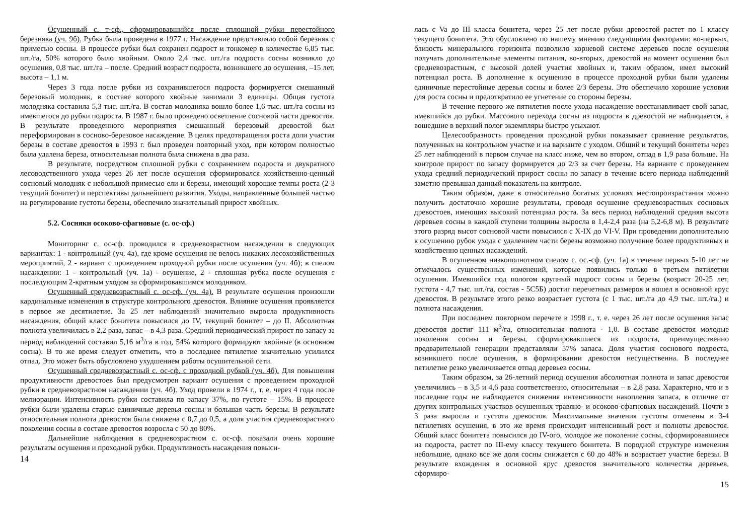Осушенный с. т-сф., сформировавшийся после сплошной рубки перестойного березняка (уч. 9б). Рубка была проведена в 1977 г. Насаждение представляло собой березняк с примесью сосны. В процессе рубки был сохранен подрост и тонкомер в количестве 6,85 тыс. шт./га, 50% которого было хвойным. Около 2,4 тыс. шт./га подроста сосны возникло до осушения, 0,8 тыс. шт./га – после. Средний возраст подроста, возникшего до осушения, –15 лет, высота – 1,1 м.
Через 3 года после рубки из сохранившегося подроста формируется смешанный березовый молодняк, в составе которого хвойные занимали 3 единицы. Общая густота молодняка составила 5,3 тыс. шт./га. В состав молодняка вошло более 1,6 тыс. шт./га сосны из имевшегося до рубки подроста. В 1987 г. было проведено осветление сосновой части древостоя. В результате проведенного мероприятия смешанный березовый древостой был переформирован в сосново-березовое насаждение. В целях предотвращения роста доли участия березы в составе древостоя в 1993 г. был проведен повторный уход, при котором полностью была удалена береза, относительная полнота была снижена в два раза.
В результате, посредством сплошной рубки с сохранением подроста и двукратного лесоводственного ухода через 26 лет после осушения сформировался хозяйственно-ценный сосновый молодняк с небольшой примесью ели и березы, имеющий хорошие темпы роста (2-3 текущий бонитет) и перспективы дальнейшего развития. Уходы, направленные большей частью на регулирование густоты березы, обеспечило значительный прирост хвойных.
5.2. Сосняки осоково-сфагновые (с. ос-сф.)
Мониторинг с. ос-сф. проводился в средневозрастном насаждении в следующих вариантах: 1 - контрольный (уч. 4а), где кроме осушения не велось никаких лесохозяйственных мероприятий, 2 - вариант с проведением проходной рубки после осушения (уч. 4б); в спелом насаждении: 1 - контрольный (уч. 1а) - осушение, 2 - сплошная рубка после осушения с последующим 2-кратным уходом за сформировавшимся молодняком.
Осушенный средневозрастный с. ос-сф. (уч. 4а). В результате осушения произошли кардинальные изменения в структуре контрольного древостоя. Влияние осушения проявляется в первое же десятилетие. За 25 лет наблюдений значительно выросла продуктивность насаждения, общий класс бонитета повысился до IV, текущий бонитет – до II. Абсолютная полнота увеличилась в 2,2 раза, запас – в 4,3 раза. Средний периодический прирост по запасу за период наблюдений составил 5,16 м<sup>3</sup>/га в год, 54% которого формируют хвойные (в основном сосна). В то же время следует отметить, что в последнее пятилетие значительно усилился отпад. Это может быть обусловлено ухудшением работы осушительной сети.
Осушенный средневозрастный с. ос-сф. с проходной рубкой (уч. 4б). Для повышения продуктивности древостоев был предусмотрен вариант осушения с проведением проходной рубки в средневозрастном насаждении (уч. 4б). Уход провели в 1974 г., т. е. через 4 года после мелиорации. Интенсивность рубки составила по запасу 37%, по густоте – 15%. В процессе рубки были удалены старые единичные деревья сосны и большая часть березы. В результате относительная полнота древостоя была снижена с 0,7 до 0,5, а доля участия средневозрастного поколения сосны в составе древостоя возросла с 50 до 80%.
Дальнейшие наблюдения в средневозрастном с. ос-сф. показали очень хорошие результаты осушения и проходной рубки. Продуктивность насаждения повыси-
14
лась с Va до III класса бонитета, через 25 лет после рубки древостой растет по 1 классу текущего бонитета. Это обусловлено по нашему мнению следующими факторами: во-первых, близость минерального горизонта позволило корневой системе деревьев после осушения получать дополнительные элементы питания, во-вторых, древостой на момент осушения был средневозрастным, с высокой долей участия хвойных и, таким образом, имел высокий потенциал роста. В дополнение к осушению в процессе проходной рубки были удалены единичные перестойные деревья сосны и более 2/3 березы. Это обеспечило хорошие условия для роста сосны и предотвратило ее угнетение со стороны березы.
В течение первого же пятилетия после ухода насаждение восстанавливает свой запас, имевшийся до рубки. Массового перехода сосны из подроста в древостой не наблюдается, а вошедшие в верхний полог экземпляры быстро усыхают.
Целесообразность проведения проходной рубки показывает сравнение результатов, полученных на контрольном участке и на варианте с уходом. Общий и текущий бонитеты через 25 лет наблюдений в первом случае на класс ниже, чем во втором, отпад в 1,9 раза больше. На контроле прирост по запасу формируется до 2/3 за счет березы. На варианте с проведением ухода средний периодический прирост сосны по запасу в течение всего периода наблюдений заметно превышал данный показатель на контроле.
Таким образом, даже в относительно богатых условиях местопроизрастания можно получить достаточно хорошие результаты, проводя осушение средневозрастных сосновых древостоев, имеющих высокий потенциал роста. За весь период наблюдений средняя высота деревьев сосны в каждой ступени толщины выросла в 1,4-2,4 раза (на 5,2-6,8 м). В результате этого разряд высот сосновой части повысился с X-IX до VI-V. При проведении дополнительно к осушению рубок ухода с удалением части березы возможно получение более продуктивных и хозяйственно ценных насаждений.
В осушенном низкополнотном спелом с. ос.-сф. (уч. 1а) в течение первых 5-10 лет не отмечалось существенных изменений, которые появились только в третьем пятилетии осушения. Имевшийся под пологом крупный подрост сосны и березы (возраст 20-25 лет, густота - 4,7 тыс. шт./га, состав - 5С5Б) достиг перечетных размеров и вошел в основной ярус древостоя. В результате этого резко возрастает густота (с 1 тыс. шт./га до 4,9 тыс. шт./га.) и полнота насаждения.
При последнем повторном перечете в 1998 г., т. е. через 26 лет после осушения запас древостоя достиг 111 м<sup>3</sup>/га, относительная полнота - 1,0. В составе древостоя молодые поколения сосны и березы, сформировавшиеся из подроста, преимущественно предварительной генерации представляли 57% запаса. Доля участия соснового подроста, возникшего после осушения, в формировании древостоя несущественна. В последнее пятилетие резко увеличивается отпад деревьев сосны.
Таким образом, за 26-летний период осушения абсолютная полнота и запас древостоя увеличились – в 3,5 и 4,6 раза соответственно, относительная – в 2,8 раза. Характерно, что и в последние годы не наблюдается снижения интенсивности накопления запаса, в отличие от других контрольных участков осушенных травяно- и осоково-сфагновых насаждений. Почти в 3 раза выросла и густота древостоя. Максимальные значения густоты отмечены в 3-4 пятилетиях осушения, в это же время происходит интенсивный рост и полноты древостоя. Общий класс бонитета повысился до IV-ого, молодое же поколение сосны, сформировавшиеся из подроста, растет по III-ему классу текущего бонитета. В породной структуре изменения небольшие, однако все же доля сосны снижается с 60 до 48% и возрастает участие березы. В результате вхождения в основной ярус древостоя значительного количества деревьев, сформиро-
15